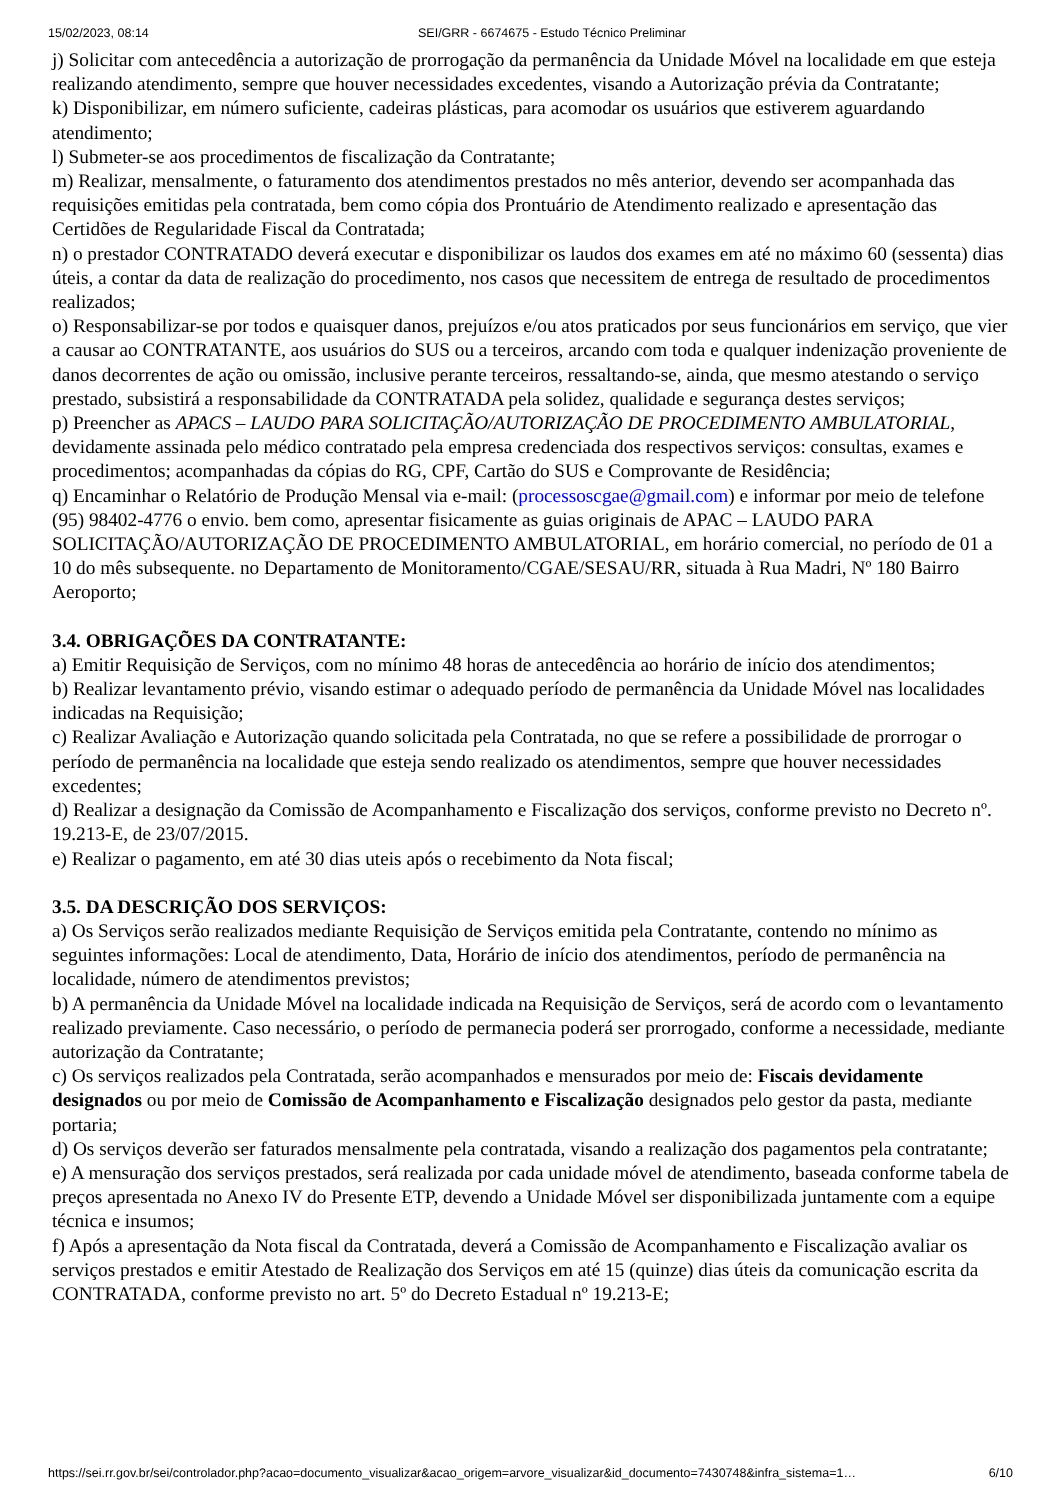15/02/2023, 08:14 SEI/GRR - 6674675 - Estudo Técnico Preliminar
j) Solicitar com antecedência a autorização de prorrogação da permanência da Unidade Móvel na localidade em que esteja realizando atendimento, sempre que houver necessidades excedentes, visando a Autorização prévia da Contratante;
k) Disponibilizar, em número suficiente, cadeiras plásticas, para acomodar os usuários que estiverem aguardando atendimento;
l) Submeter-se aos procedimentos de fiscalização da Contratante;
m) Realizar, mensalmente, o faturamento dos atendimentos prestados no mês anterior, devendo ser acompanhada das requisições emitidas pela contratada, bem como cópia dos Prontuário de Atendimento realizado e apresentação das Certidões de Regularidade Fiscal da Contratada;
n) o prestador CONTRATADO deverá executar e disponibilizar os laudos dos exames em até no máximo 60 (sessenta) dias úteis, a contar da data de realização do procedimento, nos casos que necessitem de entrega de resultado de procedimentos realizados;
o) Responsabilizar-se por todos e quaisquer danos, prejuízos e/ou atos praticados por seus funcionários em serviço, que vier a causar ao CONTRATANTE, aos usuários do SUS ou a terceiros, arcando com toda e qualquer indenização proveniente de danos decorrentes de ação ou omissão, inclusive perante terceiros, ressaltando-se, ainda, que mesmo atestando o serviço prestado, subsistirá a responsabilidade da CONTRATADA pela solidez, qualidade e segurança destes serviços;
p) Preencher as APACS – LAUDO PARA SOLICITAÇÃO/AUTORIZAÇÃO DE PROCEDIMENTO AMBULATORIAL, devidamente assinada pelo médico contratado pela empresa credenciada dos respectivos serviços: consultas, exames e procedimentos; acompanhadas da cópias do RG, CPF, Cartão do SUS e Comprovante de Residência;
q) Encaminhar o Relatório de Produção Mensal via e-mail: (processoscgae@gmail.com) e informar por meio de telefone (95) 98402-4776 o envio. bem como, apresentar fisicamente as guias originais de APAC – LAUDO PARA SOLICITAÇÃO/AUTORIZAÇÃO DE PROCEDIMENTO AMBULATORIAL, em horário comercial, no período de 01 a 10 do mês subsequente. no Departamento de Monitoramento/CGAE/SESAU/RR, situada à Rua Madri, Nº 180 Bairro Aeroporto;
3.4. OBRIGAÇÕES DA CONTRATANTE:
a) Emitir Requisição de Serviços, com no mínimo 48 horas de antecedência ao horário de início dos atendimentos;
b) Realizar levantamento prévio, visando estimar o adequado período de permanência da Unidade Móvel nas localidades indicadas na Requisição;
c) Realizar Avaliação e Autorização quando solicitada pela Contratada, no que se refere a possibilidade de prorrogar o período de permanência na localidade que esteja sendo realizado os atendimentos, sempre que houver necessidades excedentes;
d) Realizar a designação da Comissão de Acompanhamento e Fiscalização dos serviços, conforme previsto no Decreto nº. 19.213-E, de 23/07/2015.
e) Realizar o pagamento, em até 30 dias uteis após o recebimento da Nota fiscal;
3.5. DA DESCRIÇÃO DOS SERVIÇOS:
a) Os Serviços serão realizados mediante Requisição de Serviços emitida pela Contratante, contendo no mínimo as seguintes informações: Local de atendimento, Data, Horário de início dos atendimentos, período de permanência na localidade, número de atendimentos previstos;
b) A permanência da Unidade Móvel na localidade indicada na Requisição de Serviços, será de acordo com o levantamento realizado previamente. Caso necessário, o período de permanecia poderá ser prorrogado, conforme a necessidade, mediante autorização da Contratante;
c) Os serviços realizados pela Contratada, serão acompanhados e mensurados por meio de: Fiscais devidamente designados ou por meio de Comissão de Acompanhamento e Fiscalização designados pelo gestor da pasta, mediante portaria;
d) Os serviços deverão ser faturados mensalmente pela contratada, visando a realização dos pagamentos pela contratante;
e) A mensuração dos serviços prestados, será realizada por cada unidade móvel de atendimento, baseada conforme tabela de preços apresentada no Anexo IV do Presente ETP, devendo a Unidade Móvel ser disponibilizada juntamente com a equipe técnica e insumos;
f) Após a apresentação da Nota fiscal da Contratada, deverá a Comissão de Acompanhamento e Fiscalização avaliar os serviços prestados e emitir Atestado de Realização dos Serviços em até 15 (quinze) dias úteis da comunicação escrita da CONTRATADA, conforme previsto no art. 5º do Decreto Estadual nº 19.213-E;
https://sei.rr.gov.br/sei/controlador.php?acao=documento_visualizar&acao_origem=arvore_visualizar&id_documento=7430748&infra_sistema=1… 6/10